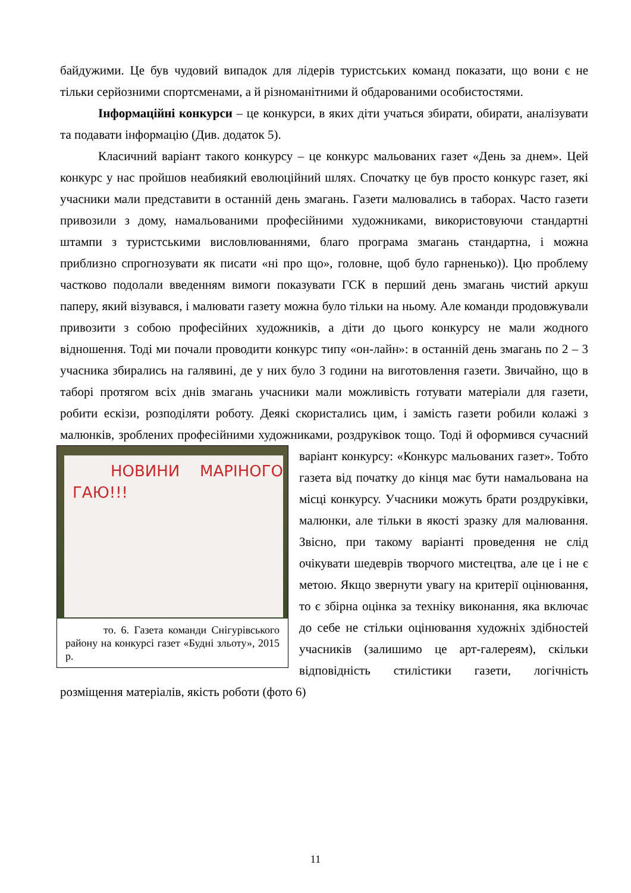байдужими. Це був чудовий випадок для лідерів туристських команд показати, що вони є не тільки серйозними спортсменами, а й різноманітними й обдарованими особистостями.
Інформаційні конкурси – це конкурси, в яких діти учаться збирати, обирати, аналізувати та подавати інформацію (Див. додаток 5).
Класичний варіант такого конкурсу – це конкурс мальованих газет «День за днем». Цей конкурс у нас пройшов неабиякий еволюційний шлях. Спочатку це був просто конкурс газет, які учасники мали представити в останній день змагань. Газети малювались в таборах. Часто газети привозили з дому, намальованими професійними художниками, використовуючи стандартні штампи з туристськими висловлюваннями, благо програма змагань стандартна, і можна приблизно спрогнозувати як писати «ні про що», головне, щоб було гарненько)). Цю проблему частково подолали введенням вимоги показувати ГСК в перший день змагань чистий аркуш паперу, який візувався, і малювати газету можна було тільки на ньому. Але команди продовжували привозити з собою професійних художників, а діти до цього конкурсу не мали жодного відношення. Тоді ми почали проводити конкурс типу «он-лайн»: в останній день змагань по 2 – 3 учасника збирались на галявині, де у них було 3 години на виготовлення газети. Звичайно, що в таборі протягом всіх днів змагань учасники мали можливість готувати матеріали для газети, робити ескізи, розподіляти роботу. Деякі скористались цим, і замість газети робили колажі з малюнків, зроблених професійними художниками, роздруківок тощо. Тоді й оформився сучасний НОВИНИ МАРІНОГО ГАЮ!!!
то. 6. Газета команди Снігурівського району на конкурсі газет «Будні зльоту», 2015 р. варіант конкурсу: «Конкурс мальованих газет». Тобто газета від початку до кінця має бути намальована на місці конкурсу. Учасники можуть брати роздруківки, малюнки, але тільки в якості зразку для малювання. Звісно, при такому варіанті проведення не слід очікувати шедеврів творчого мистецтва, але це і не є метою. Якщо звернути увагу на критерії оцінювання, то є збірна оцінка за техніку виконання, яка включає до себе не стільки оцінювання художніх здібностей учасників (залишимо це арт-галереям), скільки відповідність стилістики газети, логічність розміщення матеріалів, якість роботи (фото 6)
11